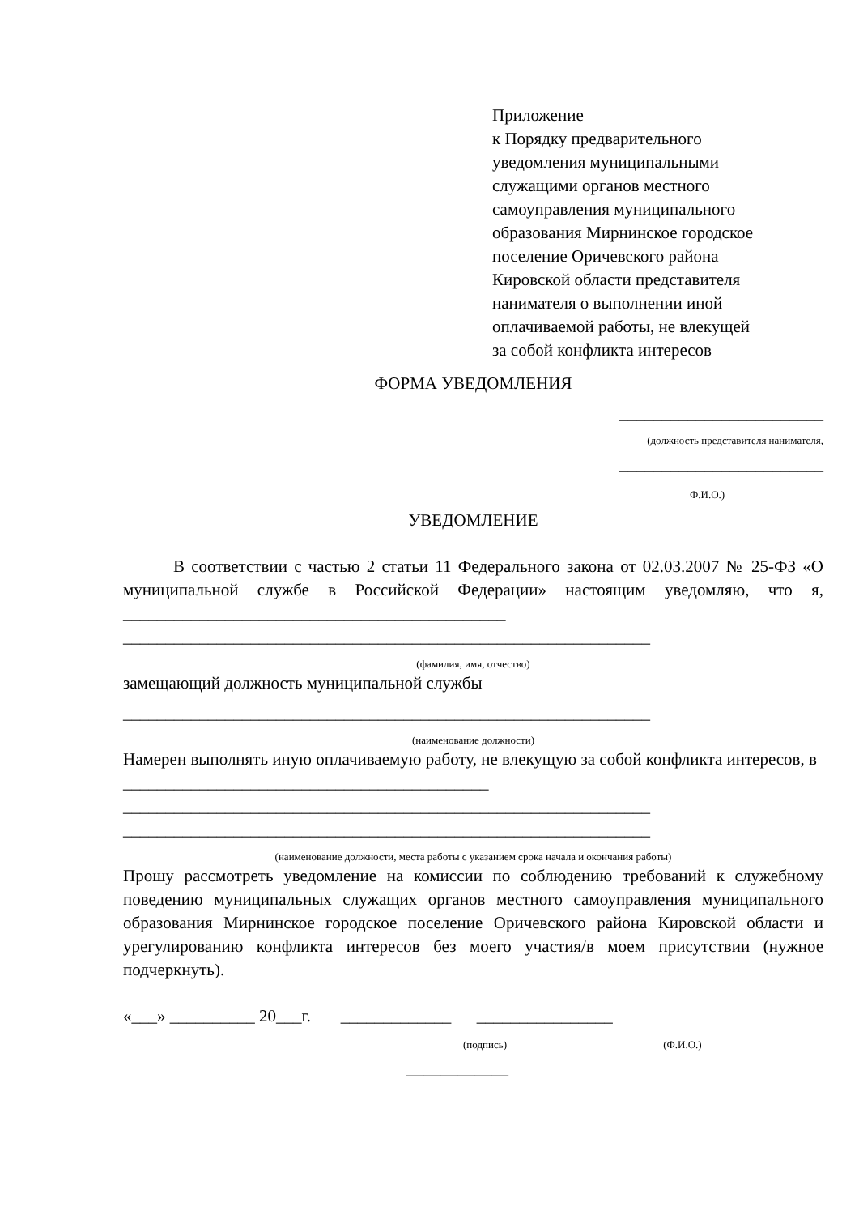Приложение
к Порядку предварительного
уведомления муниципальными
служащими органов местного
самоуправления муниципального
образования Мирнинское городское
поселение Оричевского района
Кировской области представителя
нанимателя о выполнении иной
оплачиваемой работы, не влекущей
за собой конфликта интересов
ФОРМА УВЕДОМЛЕНИЯ
________________________
(должность представителя нанимателя,
________________________
Ф.И.О.)
УВЕДОМЛЕНИЕ
В соответствии с частью 2 статьи 11 Федерального закона от 02.03.2007 № 25-ФЗ «О муниципальной службе в Российской Федерации» настоящим уведомляю, что я, _____________________________________________
______________________________________________________________
(фамилия, имя, отчество)
замещающий должность муниципальной службы
______________________________________________________________
(наименование должности)
Намерен выполнять иную оплачиваемую работу, не влекущую за собой конфликта интересов, в ___________________________________________
______________________________________________________________
______________________________________________________________
(наименование должности, места работы с указанием срока начала и окончания работы)
Прошу рассмотреть уведомление на комиссии по соблюдению требований к служебному поведению муниципальных служащих органов местного самоуправления муниципального образования Мирнинское городское поселение Оричевского района Кировской области и урегулированию конфликта интересов без моего участия/в моем присутствии (нужное подчеркнуть).
«___» __________ 20___г. _____________ ________________
(подпись) (Ф.И.О.)
____________